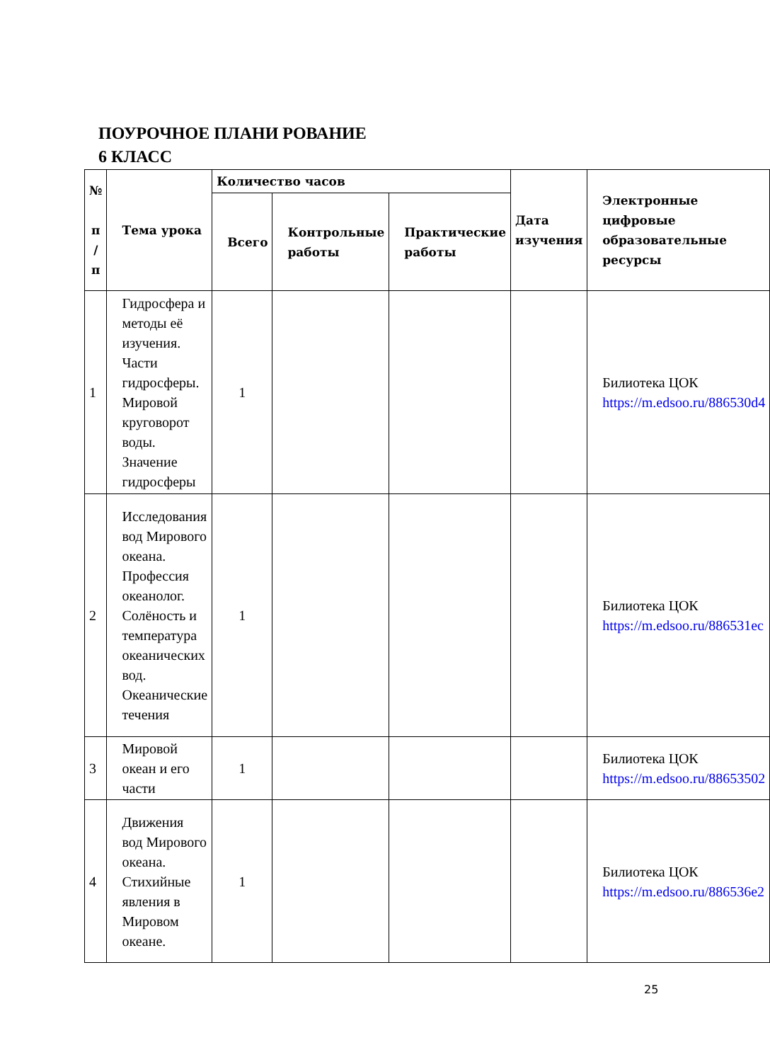ПОУРОЧНОЕ ПЛАНИ РОВАНИЕ
6 КЛАСС
| № п / п | Тема урока | Количество часов | | | Дата изучения | Электронные цифровые образовательные ресурсы |
| --- | --- | --- | --- | --- | --- | --- |
| | | Всего | Контрольные работы | Практические работы | | |
| 1 | Гидросфера и методы её изучения. Части гидросферы. Мировой круговорот воды. Значение гидросферы | 1 | | | | Билиотека ЦОК https://m.edsoo.ru/886530d4 |
| 2 | Исследования вод Мирового океана. Профессия океанолог. Солёность и температура океанических вод. Океанические течения | 1 | | | | Билиотека ЦОК https://m.edsoo.ru/886531ec |
| 3 | Мировой океан и его части | 1 | | | | Билиотека ЦОК https://m.edsoo.ru/88653502 |
| 4 | Движения вод Мирового океана. Стихийные явления в Мировом океане. | 1 | | | | Билиотека ЦОК https://m.edsoo.ru/886536e2 |
25